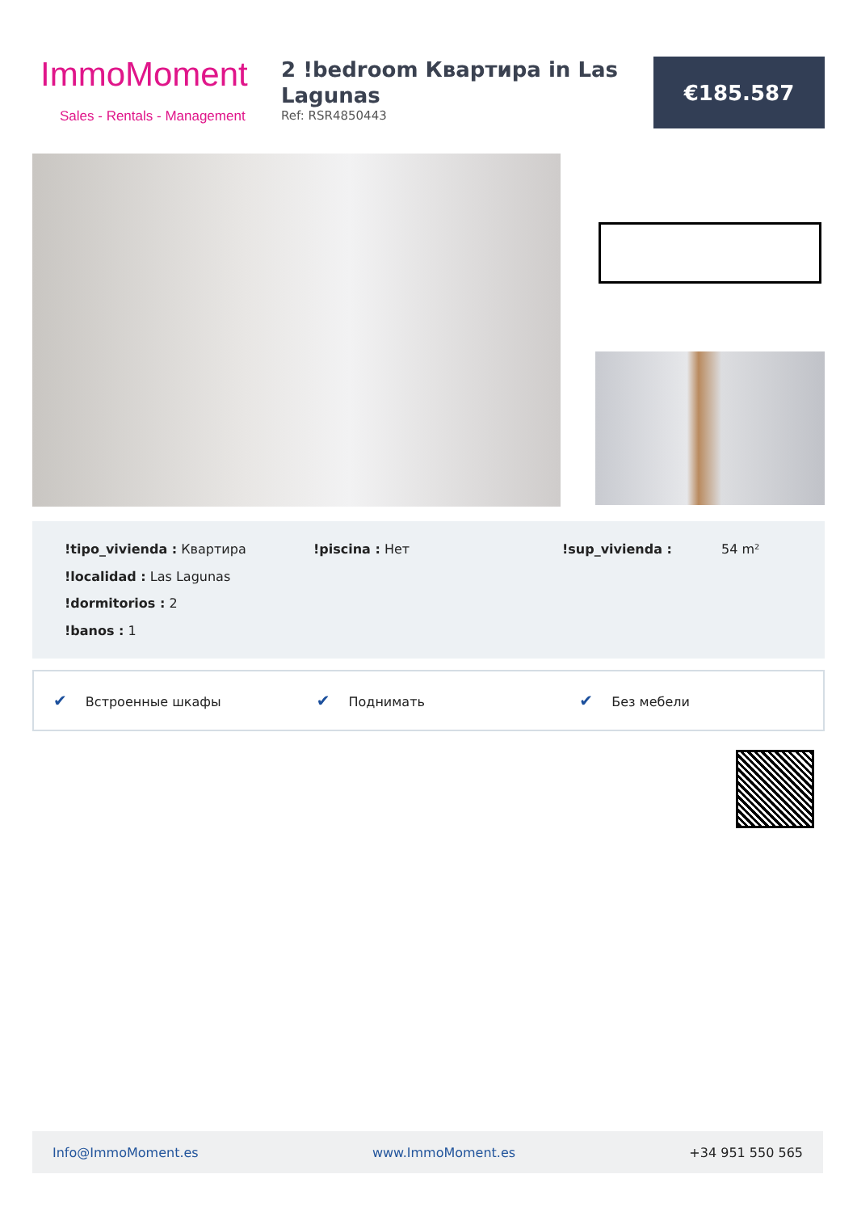ImmoMoment
Sales - Rentals - Management
2 !bedroom Квартира in Las Lagunas
Ref: RSR4850443
€185.587
!tipo_vivienda : Квартира
!piscina : Нет
!sup_vivienda : 54 m²
!localidad : Las Lagunas
!dormitorios : 2
!banos : 1
✔ Встроенные шкафы
✔ Поднимать
✔ Без мебели
Info@ImmoMoment.es www.ImmoMoment.es +34 951 550 565